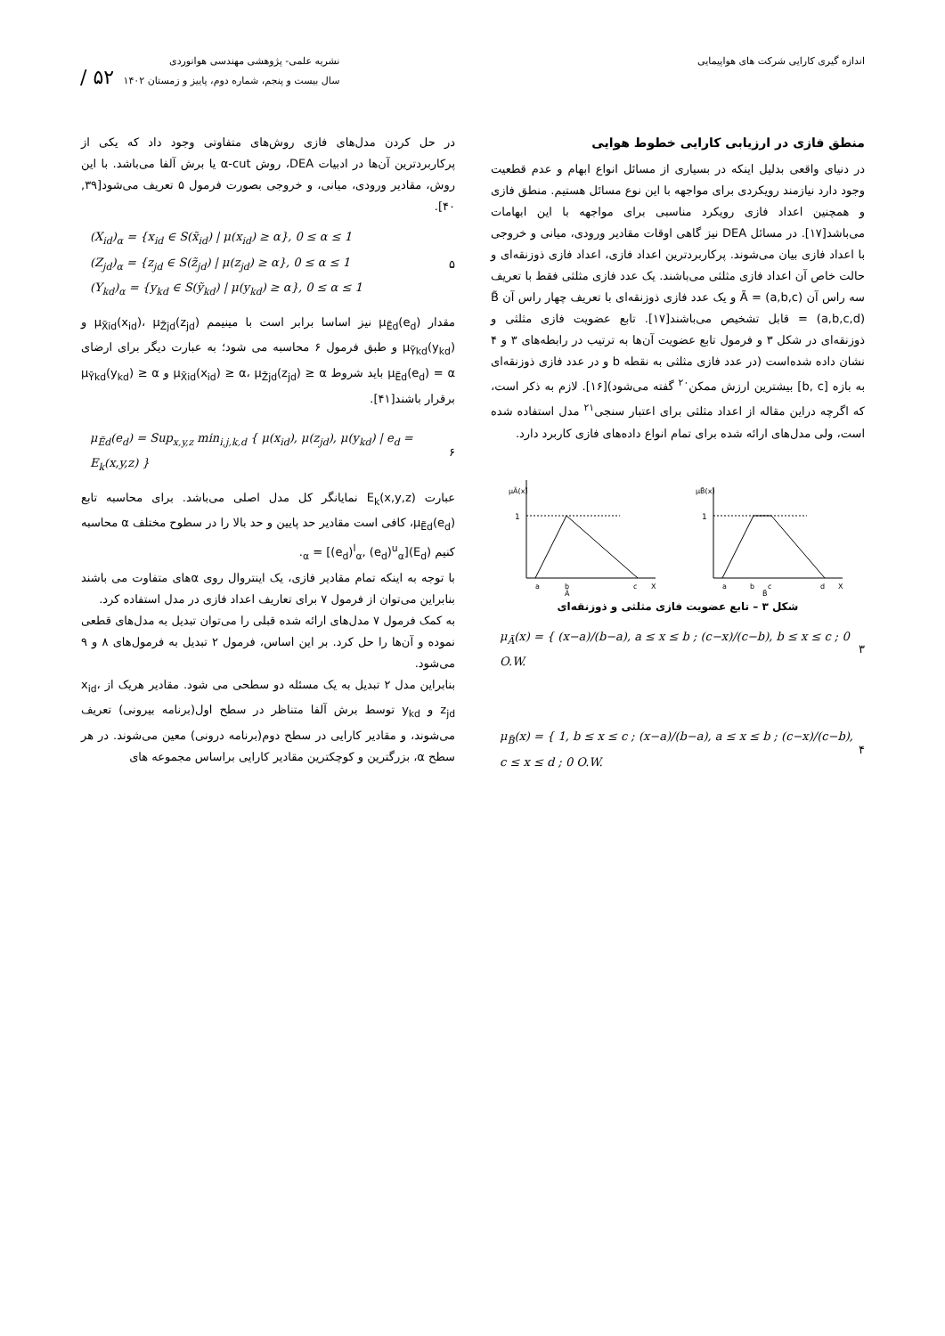اندازه گیری کارایی شرکت های هواپیمایی
نشریه علمی- پژوهشی مهندسی هوانوردی
سال بیست و پنجم، شماره دوم، پاییز و زمستان ۱۴۰۲ ۵۲ /
منطق فازی در ارزیابی کارایی خطوط هوایی
در دنیای واقعی بدلیل اینکه در بسیاری از مسائل انواع ابهام و عدم قطعیت وجود دارد نیازمند رویکردی برای مواجهه با این نوع مسائل هستیم. منطق فازی و همچنین اعداد فازی رویکرد مناسبی برای مواجهه با این ابهامات می‌باشد[۱۷]. در مسائل DEA نیز گاهی اوقات مقادیر ورودی، میانی و خروجی با اعداد فازی بیان می‌شوند. پرکاربردترین اعداد فازی، اعداد فازی ذوزنقه‌ای و حالت خاص آن اعداد فازی مثلثی می‌باشند. یک عدد فازی مثلثی فقط با تعریف سه راس آن Ã = (a,b,c) و یک عدد فازی ذوزنقه‌ای با تعریف چهار راس آن B̃ = (a,b,c,d) قابل تشخیص می‌باشند[۱۷]. تابع عضویت فازی مثلثی و ذوزنقه‌ای در شکل ۳ و فرمول تابع عضویت آن‌ها به ترتیب در رابطه‌های ۳ و ۴ نشان داده شده‌است (در عدد فازی مثلثی به نقطه b و در عدد فازی ذوزنقه‌ای به بازه [b, c] بیشترین ارزش ممکن<sup>۲۰</sup> گفته می‌شود)[۱۶]. لازم به ذکر است، که اگرچه دراین مقاله از اعداد مثلثی برای اعتبار سنجی<sup>۲۱</sup> مدل استفاده شده است، ولی مدل‌های ارائه شده برای تمام انواع داده‌های فازی کاربرد دارد.
μÃ(x)
1
a
b
c
X
Ã
μB̃(x)
1
a
b
c
d
X
B̃
شکل ۳ – تابع عضویت فازی مثلثی و ذوزنقه‌ای
μ<sub>Ã</sub>(x) = { (x−a)/(b−a), a ≤ x ≤ b ; (c−x)/(c−b), b ≤ x ≤ c ; 0 O.W.
۳
μ<sub>B̃</sub>(x) = { 1, b ≤ x ≤ c ; (x−a)/(b−a), a ≤ x ≤ b ; (c−x)/(c−b), c ≤ x ≤ d ; 0 O.W.
۴
در حل کردن مدل‌های فازی روش‌های متفاوتی وجود داد که یکی از پرکاربردترین آن‌ها در ادبیات DEA، روش α-cut یا برش آلفا می‌باشد. با این روش، مقادیر ورودی، میانی، و خروجی بصورت فرمول ۵ تعریف می‌شود[۳۹, ۴۰].
(X<sub>id</sub>)<sub>α</sub> = {x<sub>id</sub> ∈ S(x̃<sub>id</sub>) | μ(x<sub>id</sub>) ≥ α}, 0 ≤ α ≤ 1
(Z<sub>jd</sub>)<sub>α</sub> = {z<sub>jd</sub> ∈ S(z̃<sub>jd</sub>) | μ(z<sub>jd</sub>) ≥ α}, 0 ≤ α ≤ 1
(Y<sub>kd</sub>)<sub>α</sub> = {y<sub>kd</sub> ∈ S(ỹ<sub>kd</sub>) | μ(y<sub>kd</sub>) ≥ α}, 0 ≤ α ≤ 1
۵
مقدار μ<sub>Ẽd</sub>(e<sub>d</sub>) نیز اساسا برابر است با مینیمم μ<sub>X̃id</sub>(x<sub>id</sub>)، μ<sub>Z̃jd</sub>(z<sub>jd</sub>) و μ<sub>Ỹkd</sub>(y<sub>kd</sub>) و طبق فرمول ۶ محاسبه می شود؛ به عبارت دیگر برای ارضای μ<sub>Ẽd</sub>(e<sub>d</sub>) = α باید شروط μ<sub>X̃id</sub>(x<sub>id</sub>) ≥ α، μ<sub>Z̃jd</sub>(z<sub>jd</sub>) ≥ α و μ<sub>Ỹkd</sub>(y<sub>kd</sub>) ≥ α برقرار باشند[۴۱].
μ<sub>Ẽd</sub>(e<sub>d</sub>) = Sup<sub>x,y,z</sub> min<sub>i,j,k,d</sub> { μ(x<sub>id</sub>), μ(z<sub>jd</sub>), μ(y<sub>kd</sub>) | e<sub>d</sub> = E<sub>k</sub>(x,y,z) }
۶
عبارت E<sub>k</sub>(x,y,z) نمایانگر کل مدل اصلی می‌باشد. برای محاسبه تابع μ<sub>Ẽd</sub>(e<sub>d</sub>)، کافی است مقادیر حد پایین و حد بالا را در سطوح مختلف α محاسبه کنیم (E<sub>d</sub>)<sub>α</sub> = [(e<sub>d</sub>)<sup>l</sup><sub>α</sub>, (e<sub>d</sub>)<sup>u</sup><sub>α</sub>].
با توجه به اینکه تمام مقادیر فازی، یک اینتروال روی αهای متفاوت می باشند بنابراین می‌توان از فرمول ۷ برای تعاریف اعداد فازی در مدل استفاده کرد.
به کمک فرمول ۷ مدل‌های ارائه شده قبلی را می‌توان تبدیل به مدل‌های قطعی نموده و آن‌ها را حل کرد. بر این اساس، فرمول ۲ تبدیل به فرمول‌های ۸ و ۹ می‌شود.
بنابراین مدل ۲ تبدیل به یک مسئله دو سطحی می شود. مقادیر هریک از x<sub>id</sub>، z<sub>jd</sub> و y<sub>kd</sub> توسط برش آلفا متناظر در سطح اول(برنامه بیرونی) تعریف می‌شوند، و مقادیر کارایی در سطح دوم(برنامه درونی) معین می‌شوند. در هر سطح α، بزرگترین و کوچکترین مقادیر کارایی براساس مجموعه های